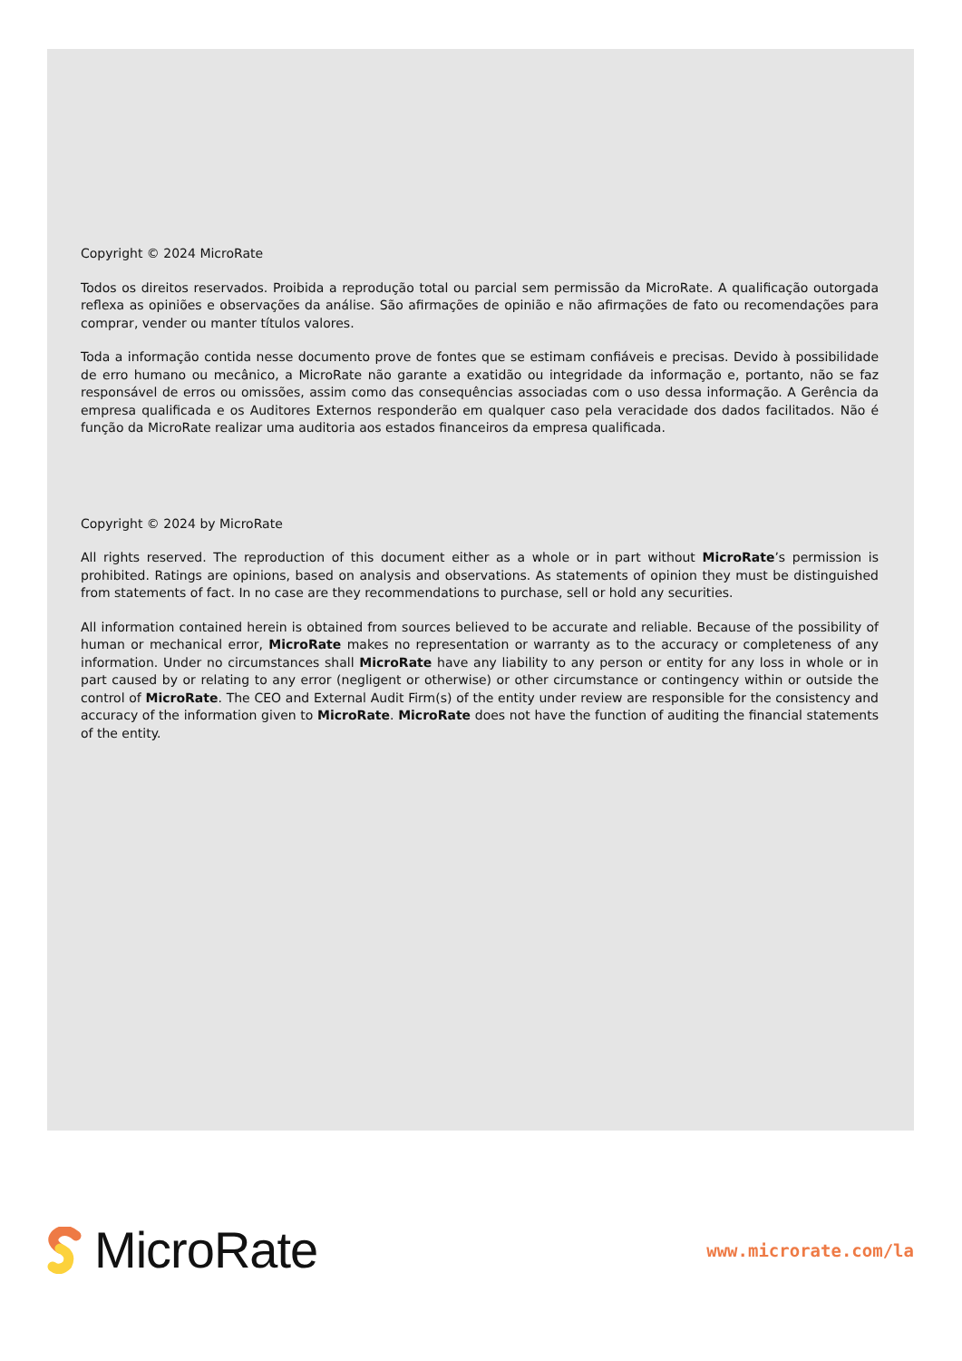Copyright © 2024 MicroRate
Todos os direitos reservados. Proibida a reprodução total ou parcial sem permissão da MicroRate. A qualificação outorgada reflexa as opiniões e observações da análise. São afirmações de opinião e não afirmações de fato ou recomendações para comprar, vender ou manter títulos valores.
Toda a informação contida nesse documento prove de fontes que se estimam confiáveis e precisas. Devido à possibilidade de erro humano ou mecânico, a MicroRate não garante a exatidão ou integridade da informação e, portanto, não se faz responsável de erros ou omissões, assim como das consequências associadas com o uso dessa informação. A Gerência da empresa qualificada e os Auditores Externos responderão em qualquer caso pela veracidade dos dados facilitados. Não é função da MicroRate realizar uma auditoria aos estados financeiros da empresa qualificada.
Copyright © 2024 by MicroRate
All rights reserved. The reproduction of this document either as a whole or in part without MicroRate’s permission is prohibited. Ratings are opinions, based on analysis and observations. As statements of opinion they must be distinguished from statements of fact. In no case are they recommendations to purchase, sell or hold any securities.
All information contained herein is obtained from sources believed to be accurate and reliable. Because of the possibility of human or mechanical error, MicroRate makes no representation or warranty as to the accuracy or completeness of any information. Under no circumstances shall MicroRate have any liability to any person or entity for any loss in whole or in part caused by or relating to any error (negligent or otherwise) or other circumstance or contingency within or outside the control of MicroRate. The CEO and External Audit Firm(s) of the entity under review are responsible for the consistency and accuracy of the information given to MicroRate. MicroRate does not have the function of auditing the financial statements of the entity.
MicroRate
www.microrate.com/la